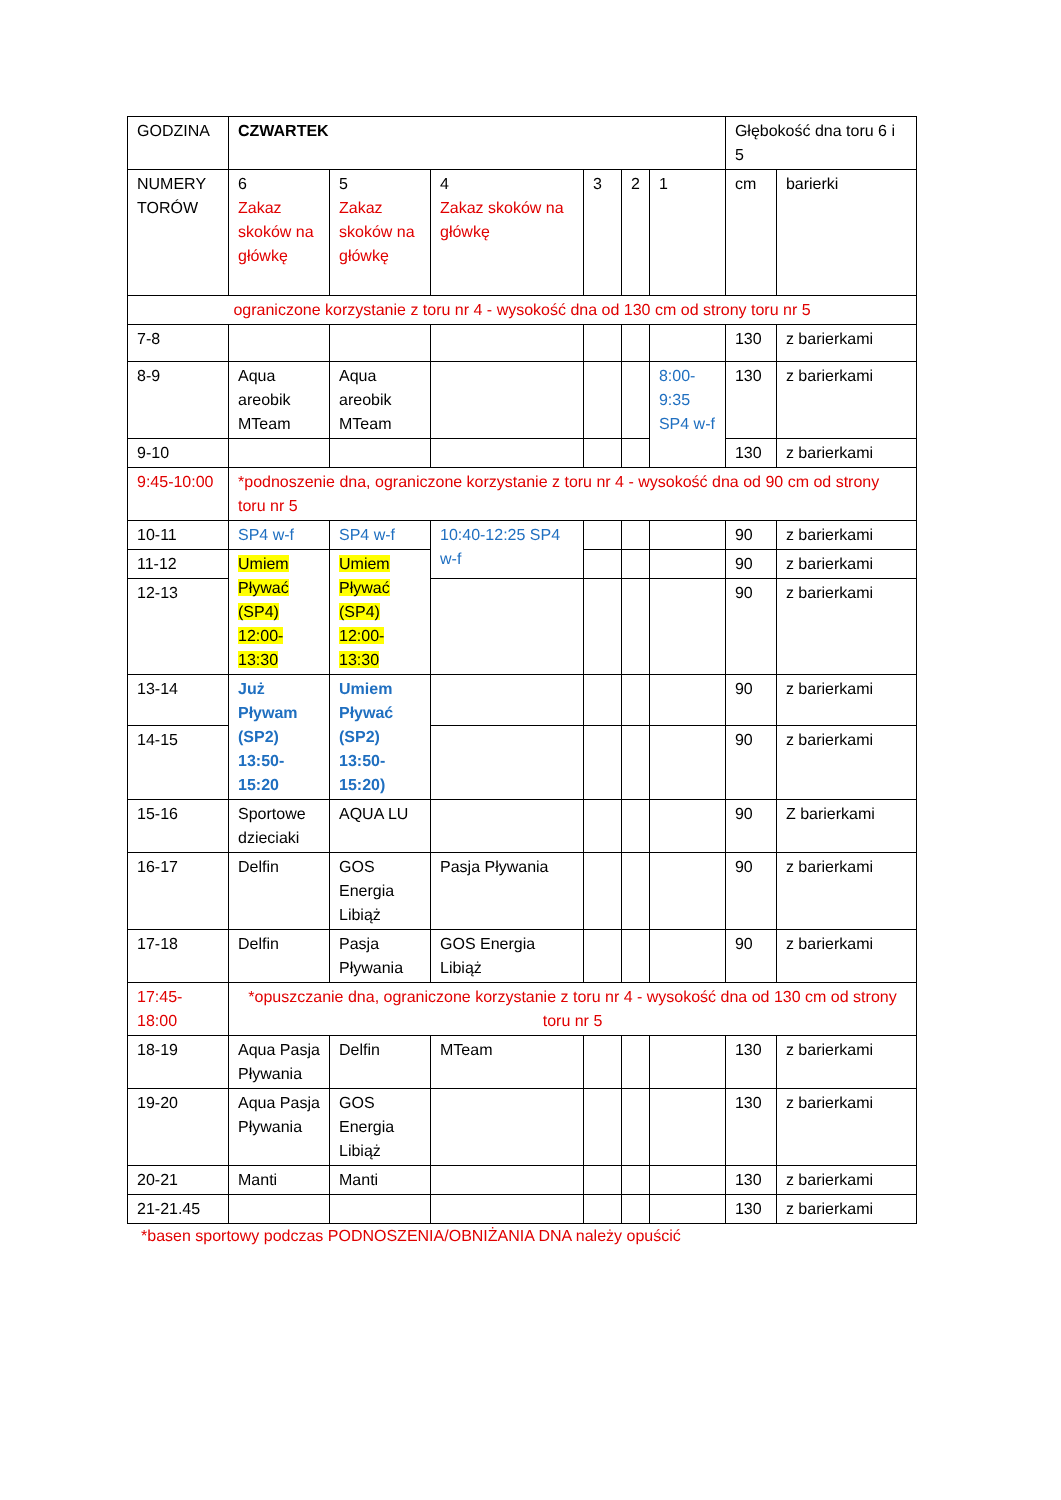| GODZINA | CZWARTEK | | | | | | Głębokość dna toru 6 i 5 | |
| NUMERY TORÓW | 6 Zakaz skoków na główkę | 5 Zakaz skoków na główkę | 4 Zakaz skoków na główkę | 3 | 2 | 1 | cm | barierki |
| ograniczone korzystanie z toru nr 4 - wysokość dna od 130 cm od strony toru nr 5 | | | | | | | | |
| 7-8 | | | | | | | 130 | z barierkami |
| 8-9 | Aqua areobik MTeam | Aqua areobik MTeam | | | | 8:00-9:35 SP4 w-f | 130 | z barierkami |
| 9-10 | | | | | | | 130 | z barierkami |
| 9:45-10:00 | *podnoszenie dna, ograniczone korzystanie z toru nr 4 - wysokość dna od 90 cm od strony toru nr 5 | | | | | | | |
| 10-11 | SP4 w-f | SP4 w-f | 10:40-12:25 SP4 w-f | | | | 90 | z barierkami |
| 11-12 | Umiem Pływać (SP4) 12:00-13:30 | Umiem Pływać (SP4) 12:00-13:30 | | | | | 90 | z barierkami |
| 12-13 | | | | | | | 90 | z barierkami |
| 13-14 | Już Pływam (SP2) 13:50-15:20 | Umiem Pływać (SP2) 13:50-15:20) | | | | | 90 | z barierkami |
| 14-15 | | | | | | | 90 | z barierkami |
| 15-16 | Sportowe dzieciaki | AQUA LU | | | | | 90 | Z barierkami |
| 16-17 | Delfin | GOS Energia Libiąż | Pasja Pływania | | | | 90 | z barierkami |
| 17-18 | Delfin | Pasja Pływania | GOS Energia Libiąż | | | | 90 | z barierkami |
| 17:45-18:00 | *opuszczanie dna, ograniczone korzystanie z toru nr 4 - wysokość dna od 130 cm od strony toru nr 5 | | | | | | | |
| 18-19 | Aqua Pasja Pływania | Delfin | MTeam | | | | 130 | z barierkami |
| 19-20 | Aqua Pasja Pływania | GOS Energia Libiąż | | | | | 130 | z barierkami |
| 20-21 | Manti | Manti | | | | | 130 | z barierkami |
| 21-21.45 | | | | | | | 130 | z barierkami |
*basen sportowy podczas PODNOSZENIA/OBNIŻANIA DNA należy opuścić